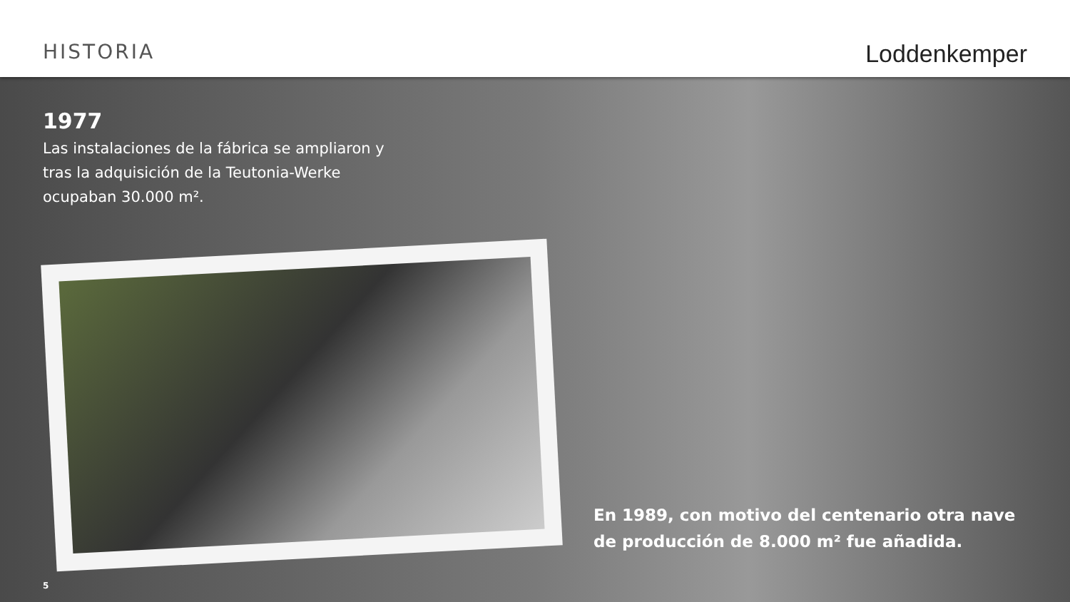HISTORIA Loddenkemper
1977
Las instalaciones de la fábrica se ampliaron y tras la adquisición de la Teutonia-Werke ocupaban 30.000 m².
En 1989, con motivo del centenario otra nave de producción de 8.000 m² fue añadida.
5